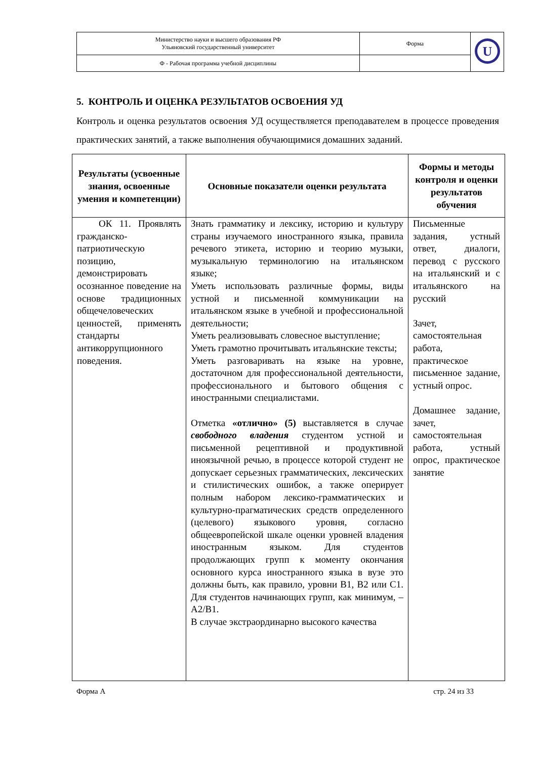| Министерство науки и высшего образования РФ Ульяновский государственный университет | Форма | U |
| Ф - Рабочая программа учебной дисциплины | | |
5. КОНТРОЛЬ И ОЦЕНКА РЕЗУЛЬТАТОВ ОСВОЕНИЯ УД
Контроль и оценка результатов освоения УД осуществляется преподавателем в процессе проведения практических занятий, а также выполнения обучающимися домашних заданий.
| Результаты (усвоенные знания, освоенные умения и компетенции) | Основные показатели оценки результата | Формы и методы контроля и оценки результатов обучения |
| --- | --- | --- |
| ОК 11. Проявлять гражданско-патриотическую позицию, демонстрировать осознанное поведение на основе традиционных общечеловеческих ценностей, применять стандарты антикоррупционного поведения. | Знать грамматику и лексику, историю и культуру страны изучаемого иностранного языка, правила речевого этикета, историю и теорию музыки, музыкальную терминологию на итальянском языке; Уметь использовать различные формы, виды устной и письменной коммуникации на итальянском языке в учебной и профессиональной деятельности; Уметь реализовывать словесное выступление; Уметь грамотно прочитывать итальянские тексты; Уметь разговаривать на языке на уровне, достаточном для профессиональной деятельности, профессионального и бытового общения с иностранными специалистами. Отметка «отлично» (5) выставляется в случае свободного владения студентом устной и письменной рецептивной и продуктивной иноязычной речью, в процессе которой студент не допускает серьезных грамматических, лексических и стилистических ошибок, а также оперирует полным набором лексико-грамматических и культурно-прагматических средств определенного (целевого) языкового уровня, согласно общеевропейской шкале оценки уровней владения иностранным языком. Для студентов продолжающих групп к моменту окончания основного курса иностранного языка в вузе это должны быть, как правило, уровни B1, B2 или C1. Для студентов начинающих групп, как минимум, – A2/B1. В случае экстраординарно высокого качества | Письменные задания, устный ответ, диалоги, перевод с русского на итальянский и с итальянского на русский Зачет, самостоятельная работа, практическое письменное задание, устный опрос. Домашнее задание, зачет, самостоятельная работа, устный опрос, практическое занятие |
Форма А стр. 24 из 33